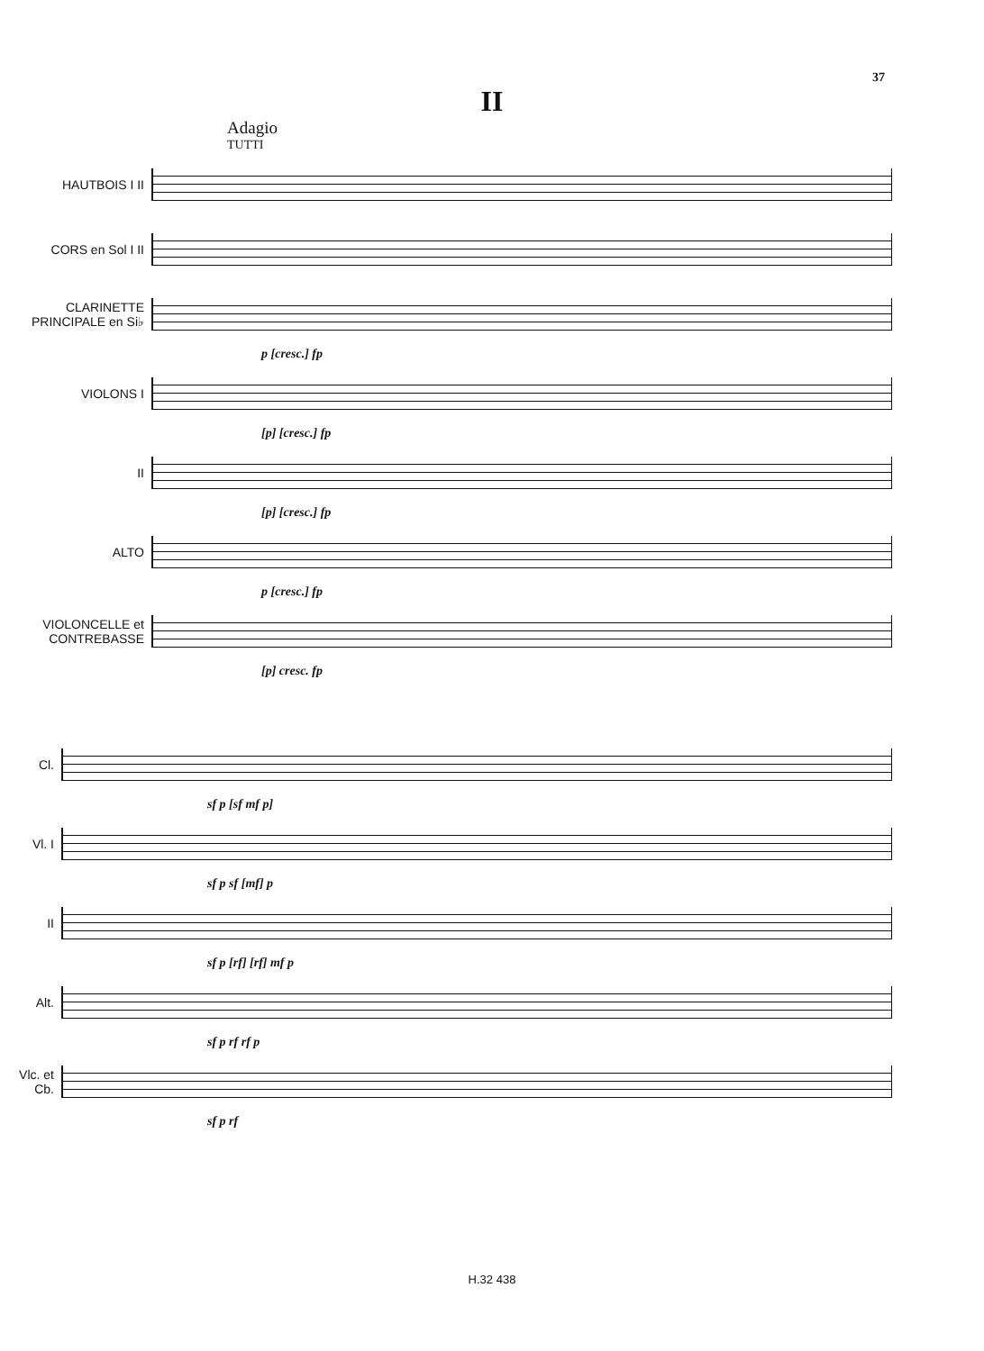37
II
Adagio
TUTTI
HAUTBOIS I II
CORS en Sol I II
CLARINETTE PRINCIPALE en Si♭
p [cresc.] fp
VIOLONS I
[p] [cresc.] fp
II
[p] [cresc.] fp
ALTO
p [cresc.] fp
VIOLONCELLE et CONTREBASSE
[p] cresc. fp
Cl.
sf p [sf mf p]
Vl. I
sf p sf [mf] p
II
sf p [rf] [rf] mf p
Alt.
sf p rf rf p
Vlc. et Cb.
sf p rf
H.32 438